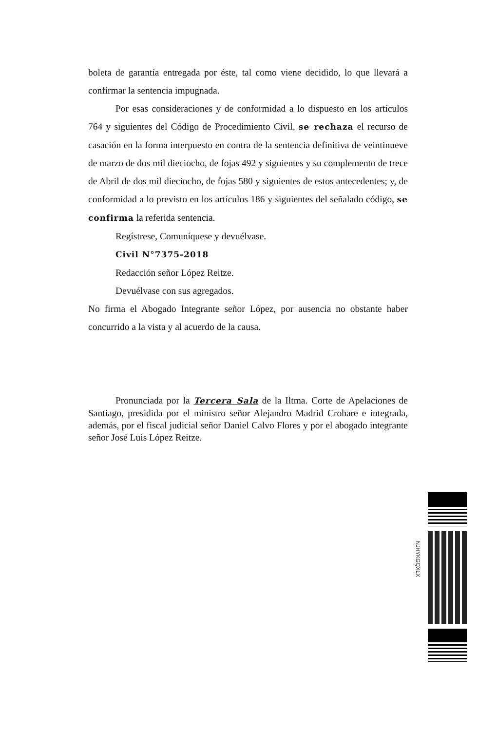boleta de garantía entregada por éste, tal como viene decidido, lo que llevará a confirmar la sentencia impugnada.
Por esas consideraciones y de conformidad a lo dispuesto en los artículos 764 y siguientes del Código de Procedimiento Civil, se rechaza el recurso de casación en la forma interpuesto en contra de la sentencia definitiva de veintinueve de marzo de dos mil dieciocho, de fojas 492 y siguientes y su complemento de trece de Abril de dos mil dieciocho, de fojas 580 y siguientes de estos antecedentes; y, de conformidad a lo previsto en los artículos 186 y siguientes del señalado código, se confirma la referida sentencia.
Regístrese, Comuníquese y devuélvase.
Civil N°7375-2018
Redacción señor López Reitze.
Devuélvase con sus agregados.
No firma el Abogado Integrante señor López, por ausencia no obstante haber concurrido a la vista y al acuerdo de la causa.
Pronunciada por la Tercera Sala de la Iltma. Corte de Apelaciones de Santiago, presidida por el ministro señor Alejandro Madrid Crohare e integrada, además, por el fiscal judicial señor Daniel Calvo Flores y por el abogado integrante señor José Luis López Reitze.
NJHYKGQXLX